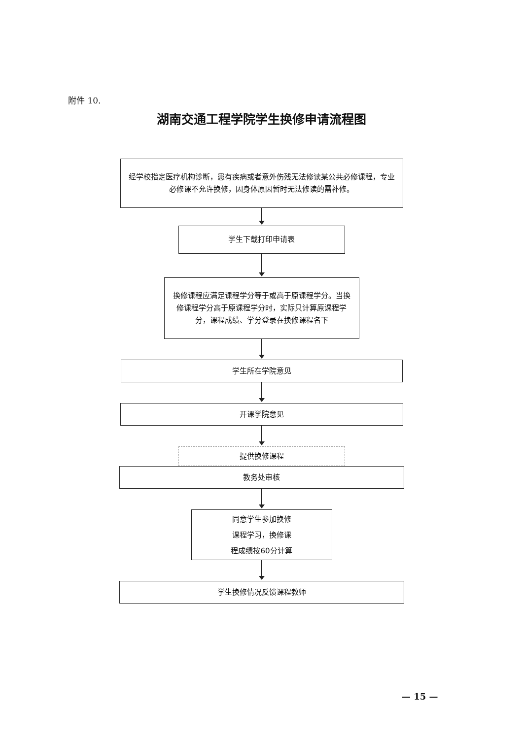附件 10.
湖南交通工程学院学生换修申请流程图
经学校指定医疗机构诊断，患有疾病或者意外伤残无法修读某公共必修课程，专业必修课不允许换修，因身体原因暂时无法修读的需补修。
学生下载打印申请表
换修课程应满足课程学分等于或高于原课程学分。当换修课程学分高于原课程学分时，实际只计算原课程学分，课程成绩、学分登录在换修课程名下
学生所在学院意见
开课学院意见
提供换修课程
教务处审核
同意学生参加换修
课程学习，换修课
程成绩按60分计算
学生换修情况反馈课程教师
— 15 —